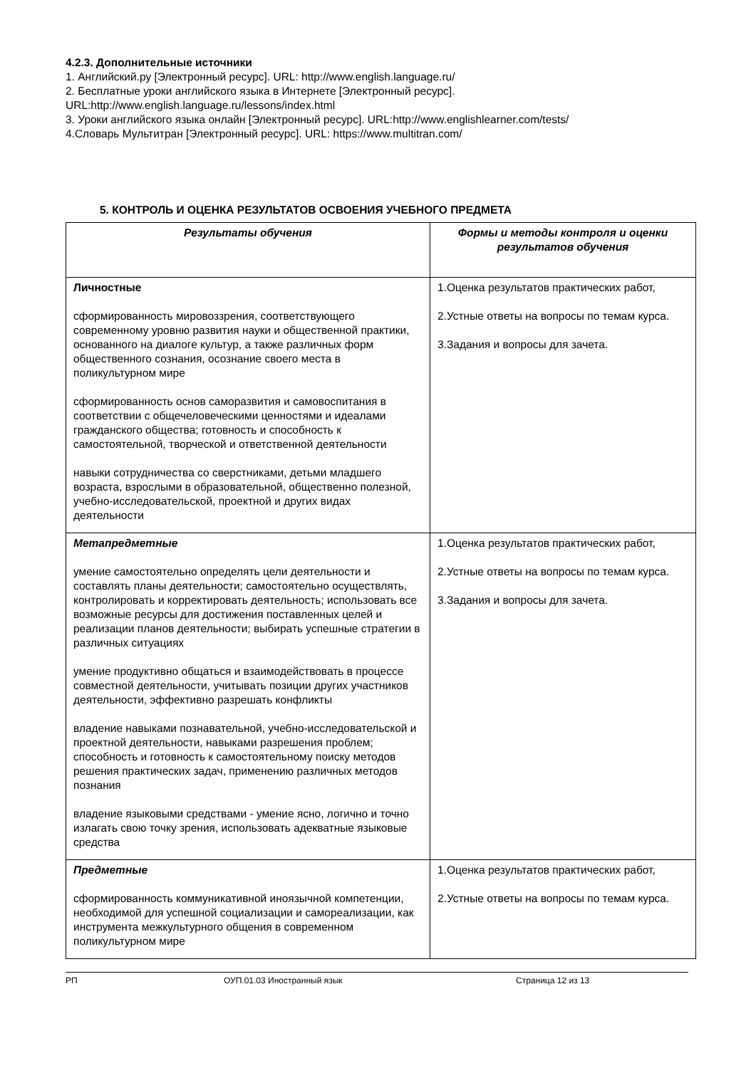4.2.3. Дополнительные источники
1. Английский.ру [Электронный ресурс]. URL: http://www.english.language.ru/
2. Бесплатные уроки английского языка в Интернете [Электронный ресурс].
URL:http://www.english.language.ru/lessons/index.html
3. Уроки английского языка онлайн [Электронный ресурс]. URL:http://www.englishlearner.com/tests/
4.Словарь Мультитран [Электронный ресурс]. URL: https://www.multitran.com/
5. КОНТРОЛЬ И ОЦЕНКА РЕЗУЛЬТАТОВ ОСВОЕНИЯ УЧЕБНОГО ПРЕДМЕТА
| Результаты обучения | Формы и методы контроля и оценки результатов обучения |
| --- | --- |
| Личностные сформированность мировоззрения, соответствующего современному уровню развития науки и общественной практики, основанного на диалоге культур, а также различных форм общественного сознания, осознание своего места в поликультурном мире сформированность основ саморазвития и самовоспитания в соответствии с общечеловеческими ценностями и идеалами гражданского общества; готовность и способность к самостоятельной, творческой и ответственной деятельности навыки сотрудничества со сверстниками, детьми младшего возраста, взрослыми в образовательной, общественно полезной, учебно-исследовательской, проектной и других видах деятельности | 1.Оценка результатов практических работ, 2.Устные ответы на вопросы по темам курса. 3.Задания и вопросы для зачета. |
| Метапредметные умение самостоятельно определять цели деятельности и составлять планы деятельности; самостоятельно осуществлять, контролировать и корректировать деятельность; использовать все возможные ресурсы для достижения поставленных целей и реализации планов деятельности; выбирать успешные стратегии в различных ситуациях умение продуктивно общаться и взаимодействовать в процессе совместной деятельности, учитывать позиции других участников деятельности, эффективно разрешать конфликты владение навыками познавательной, учебно-исследовательской и проектной деятельности, навыками разрешения проблем; способность и готовность к самостоятельному поиску методов решения практических задач, применению различных методов познания владение языковыми средствами - умение ясно, логично и точно излагать свою точку зрения, использовать адекватные языковые средства | 1.Оценка результатов практических работ, 2.Устные ответы на вопросы по темам курса. 3.Задания и вопросы для зачета. |
| Предметные сформированность коммуникативной иноязычной компетенции, необходимой для успешной социализации и самореализации, как инструмента межкультурного общения в современном поликультурном мире | 1.Оценка результатов практических работ, 2.Устные ответы на вопросы по темам курса. |
РП ОУП.01.03 Иностранный язык Страница 12 из 13